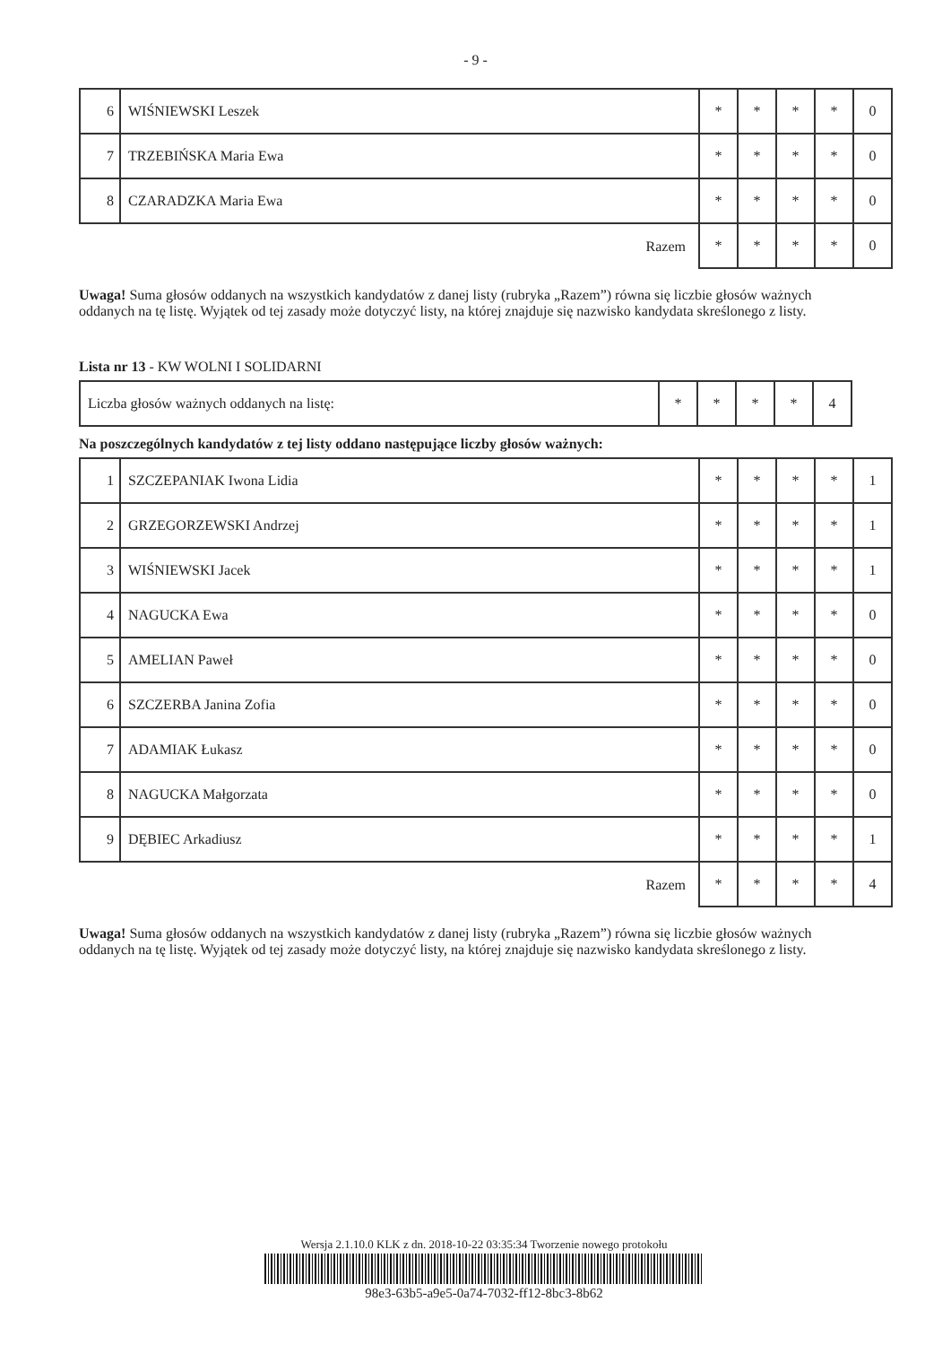- 9 -
| 6 | WIŚNIEWSKI Leszek | * | * | * | * | 0 |
| 7 | TRZEBIŃSKA Maria Ewa | * | * | * | * | 0 |
| 8 | CZARADZKA Maria Ewa | * | * | * | * | 0 |
| Razem | | * | * | * | * | 0 |
Uwaga! Suma głosów oddanych na wszystkich kandydatów z danej listy (rubryka „Razem”) równa się liczbie głosów ważnych oddanych na tę listę. Wyjątek od tej zasady może dotyczyć listy, na której znajduje się nazwisko kandydata skreślonego z listy.
Lista nr 13 - KW WOLNI I SOLIDARNI
| Liczba głosów ważnych oddanych na listę: | * | * | * | * | 4 |
Na poszczególnych kandydatów z tej listy oddano następujące liczby głosów ważnych:
| 1 | SZCZEPANIAK Iwona Lidia | * | * | * | * | 1 |
| 2 | GRZEGORZEWSKI Andrzej | * | * | * | * | 1 |
| 3 | WIŚNIEWSKI Jacek | * | * | * | * | 1 |
| 4 | NAGUCKA Ewa | * | * | * | * | 0 |
| 5 | AMELIAN Paweł | * | * | * | * | 0 |
| 6 | SZCZERBA Janina Zofia | * | * | * | * | 0 |
| 7 | ADAMIAK Łukasz | * | * | * | * | 0 |
| 8 | NAGUCKA Małgorzata | * | * | * | * | 0 |
| 9 | DĘBIEC Arkadiusz | * | * | * | * | 1 |
| Razem | | * | * | * | * | 4 |
Uwaga! Suma głosów oddanych na wszystkich kandydatów z danej listy (rubryka „Razem”) równa się liczbie głosów ważnych oddanych na tę listę. Wyjątek od tej zasady może dotyczyć listy, na której znajduje się nazwisko kandydata skreślonego z listy.
Wersja 2.1.10.0 KLK z dn. 2018-10-22 03:35:34 Tworzenie nowego protokołu
98e3-63b5-a9e5-0a74-7032-ff12-8bc3-8b62